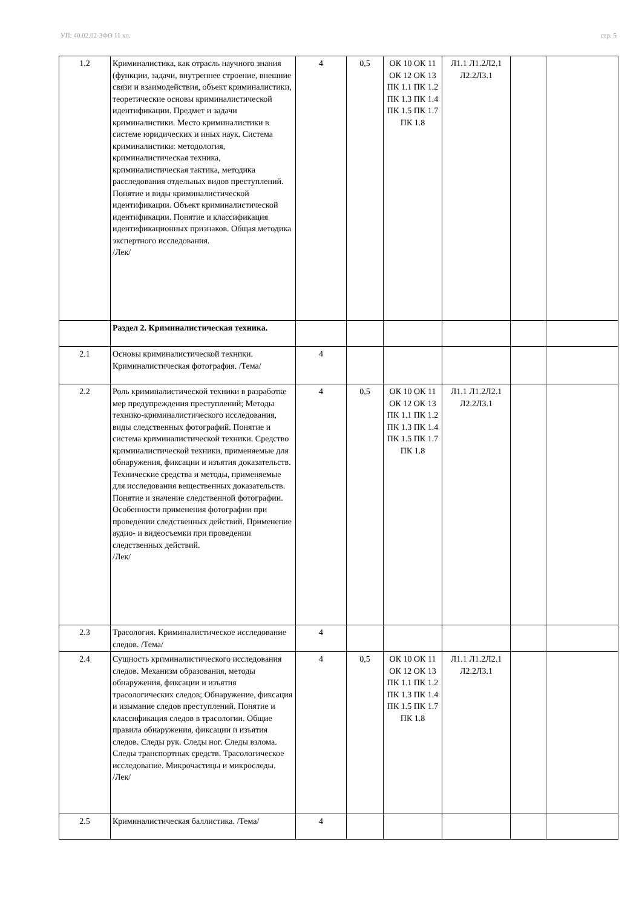УП: 40.02.02-ЗФО 11 кл. стр. 5
| 1.2 | Криминалистика, как отрасль научного знания (функции, задачи, внутреннее строение, внешние связи и взаимодействия, объект криминалистики, теоретические основы криминалистической идентификации. Предмет и задачи криминалистики. Место криминалистики в системе юридических и иных наук. Система криминалистики: методология, криминалистическая техника, криминалистическая тактика, методика расследования отдельных видов преступлений. Понятие и виды криминалистической идентификации. Объект криминалистической идентификации. Понятие и классификация идентификационных признаков. Общая методика экспертного исследования. /Лек/ | 4 | 0,5 | ОК 10 ОК 11 ОК 12 ОК 13 ПК 1.1 ПК 1.2 ПК 1.3 ПК 1.4 ПК 1.5 ПК 1.7 ПК 1.8 | Л1.1 Л1.2Л2.1 Л2.2Л3.1 | | |
| | Раздел 2. Криминалистическая техника. | | | | | | |
| 2.1 | Основы криминалистической техники. Криминалистическая фотография. /Тема/ | 4 | | | | | |
| 2.2 | Роль криминалистической техники в разработке мер предупреждения преступлений; Методы технико-криминалистического исследования, виды следственных фотографий. Понятие и система криминалистической техники. Средство криминалистической техники, применяемые для обнаружения, фиксации и изъятия доказательств. Технические средства и методы, применяемые для исследования вещественных доказательств. Понятие и значение следственной фотографии. Особенности применения фотографии при проведении следственных действий. Применение аудио- и видеосъемки при проведении следственных действий. /Лек/ | 4 | 0,5 | ОК 10 ОК 11 ОК 12 ОК 13 ПК 1.1 ПК 1.2 ПК 1.3 ПК 1.4 ПК 1.5 ПК 1.7 ПК 1.8 | Л1.1 Л1.2Л2.1 Л2.2Л3.1 | | |
| 2.3 | Трасология. Криминалистическое исследование следов. /Тема/ | 4 | | | | | |
| 2.4 | Сущность криминалистического исследования следов. Механизм образования, методы обнаружения, фиксации и изъятия трасологических следов; Обнаружение, фиксация и изымание следов преступлений. Понятие и классификация следов в трасологии. Общие правила обнаружения, фиксации и изъятия следов. Следы рук. Следы ног. Следы взлома. Следы транспортных средств. Трасологическое исследование. Микрочастицы и микроследы. /Лек/ | 4 | 0,5 | ОК 10 ОК 11 ОК 12 ОК 13 ПК 1.1 ПК 1.2 ПК 1.3 ПК 1.4 ПК 1.5 ПК 1.7 ПК 1.8 | Л1.1 Л1.2Л2.1 Л2.2Л3.1 | | |
| 2.5 | Криминалистическая баллистика. /Тема/ | 4 | | | | | |